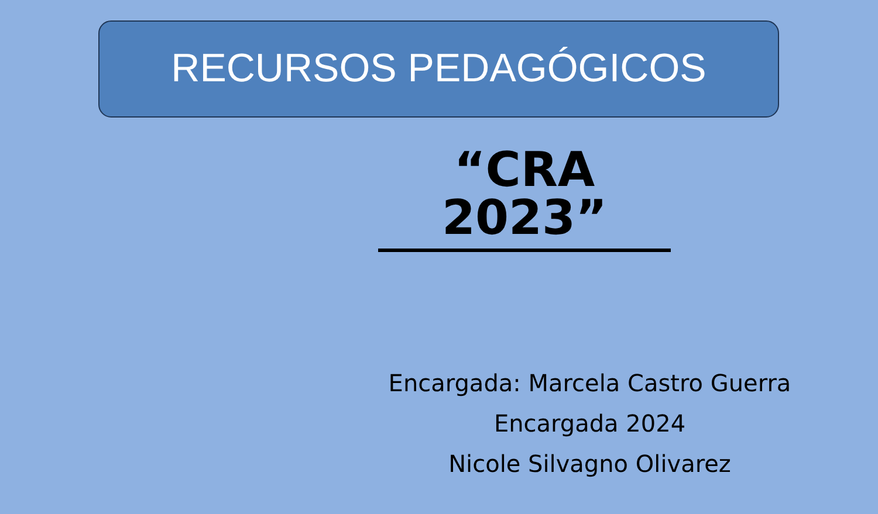RECURSOS PEDAGÓGICOS
“CRA 2023”
Encargada: Marcela Castro Guerra
Encargada 2024
Nicole Silvagno Olivarez